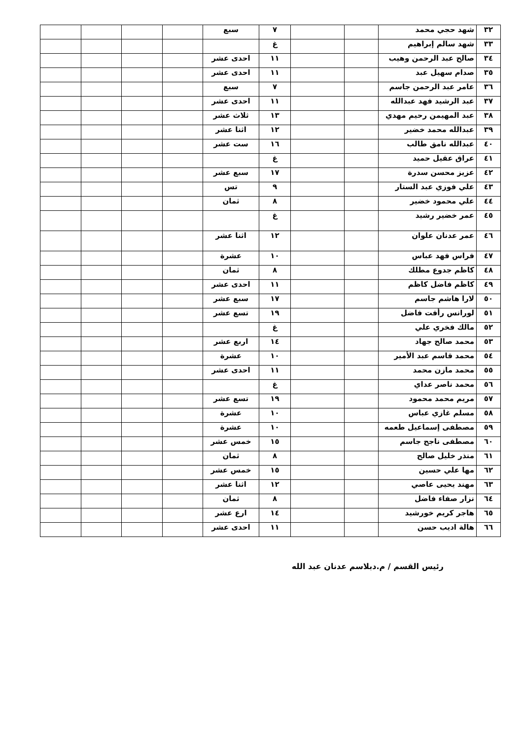| ٣٢ | شهد حجي محمد | | | ٧ | سبع | | | | |
| ٣٣ | شهد سالم إبراهيم | | | غ | | | | | |
| ٣٤ | صالح عبد الرحمن وهيب | | | ١١ | احدى عشر | | | | |
| ٣٥ | صدام سهيل عبد | | | ١١ | احدى عشر | | | | |
| ٣٦ | عامر عبد الرحمن جاسم | | | ٧ | سبع | | | | |
| ٣٧ | عبد الرشيد فهد عبدالله | | | ١١ | احدى عشر | | | | |
| ٣٨ | عبد المهيمن رحيم مهدي | | | ١٣ | ثلاث عشر | | | | |
| ٣٩ | عبدالله محمد خضير | | | ١٢ | اثنا عشر | | | | |
| ٤٠ | عبدالله نامق طالب | | | ١٦ | ست عشر | | | | |
| ٤١ | عراق عقيل حميد | | | غ | | | | | |
| ٤٢ | عزيز محسن سدرة | | | ١٧ | سبع عشر | | | | |
| ٤٣ | علي فوزي عبد الستار | | | ٩ | تس | | | | |
| ٤٤ | علي محمود خضير | | | ٨ | ثمان | | | | |
| ٤٥ | عمر خضير رشيد | | | غ | | | | | |
| ٤٦ | عمر عدنان علوان | | | ١٢ | اثنا عشر | | | | |
| ٤٧ | فراس فهد عباس | | | ١٠ | عشرة | | | | |
| ٤٨ | كاظم جدوع مطلك | | | ٨ | ثمان | | | | |
| ٤٩ | كاظم فاضل كاظم | | | ١١ | احدى عشر | | | | |
| ٥٠ | لارا هاشم جاسم | | | ١٧ | سبع عشر | | | | |
| ٥١ | لورانس رأفت فاضل | | | ١٩ | تسع عشر | | | | |
| ٥٢ | مالك فخري علي | | | غ | | | | | |
| ٥٣ | محمد صالح جهاد | | | ١٤ | اربع عشر | | | | |
| ٥٤ | محمد قاسم عبد الأمير | | | ١٠ | عشرة | | | | |
| ٥٥ | محمد مازن محمد | | | ١١ | احدى عشر | | | | |
| ٥٦ | محمد ناصر عداي | | | غ | | | | | |
| ٥٧ | مريم محمد محمود | | | ١٩ | تسع عشر | | | | |
| ٥٨ | مسلم غازي عباس | | | ١٠ | عشرة | | | | |
| ٥٩ | مصطفى إسماعيل طعمه | | | ١٠ | عشرة | | | | |
| ٦٠ | مصطفى ناجح جاسم | | | ١٥ | خمس عشر | | | | |
| ٦١ | منذر خليل صالح | | | ٨ | ثمان | | | | |
| ٦٢ | مها علي حسين | | | ١٥ | خمس عشر | | | | |
| ٦٣ | مهند يحيى عاصي | | | ١٢ | اثنا عشر | | | | |
| ٦٤ | نزار صفاء فاضل | | | ٨ | ثمان | | | | |
| ٦٥ | هاجر كريم خورشيد | | | ١٤ | ارع عشر | | | | |
| ٦٦ | هالة اديب حسن | | | ١١ | احدى عشر | | | | |
رئيس القسم / م.دبلاسم عدنان عبد الله